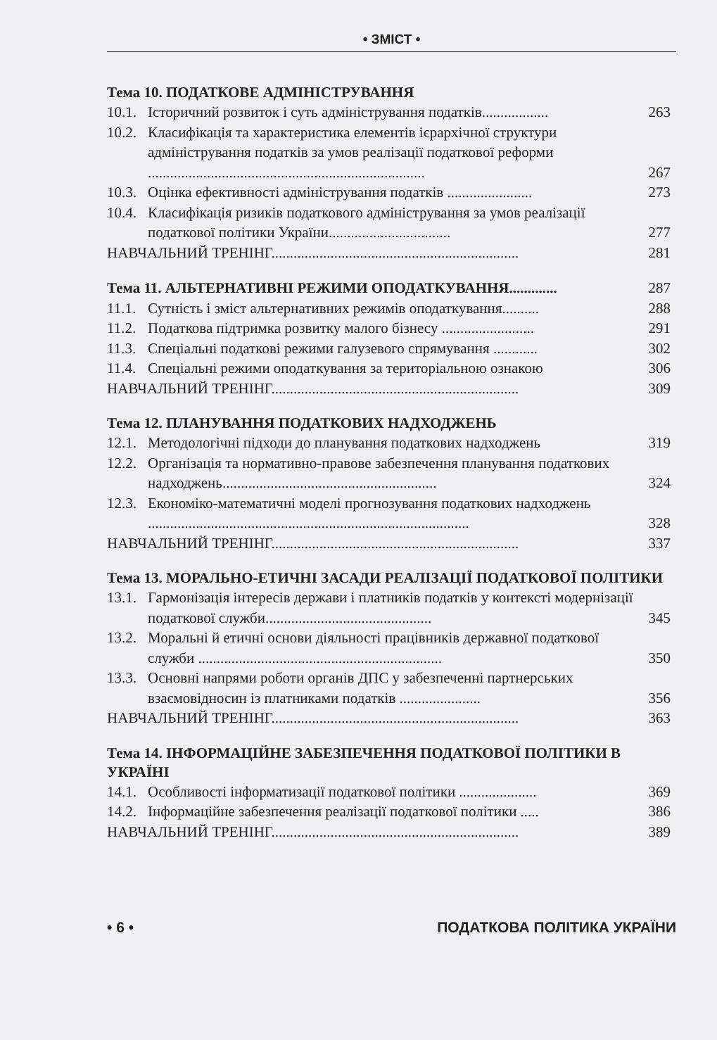• ЗМІСТ •
Тема 10. ПОДАТКОВЕ АДМІНІСТРУВАННЯ
10.1. Історичний розвиток і суть адміністрування податків.................. 263
10.2. Класифікація та характеристика елементів ієрархічної структури адміністрування податків за умов реалізації податкової реформи ........................................................................... 267
10.3. Оцінка ефективності адміністрування податків ....................... 273
10.4. Класифікація ризиків податкового адміністрування за умов реалізації податкової політики України................................. 277
НАВЧАЛЬНИЙ ТРЕНІНГ................................................................... 281
Тема 11. АЛЬТЕРНАТИВНІ РЕЖИМИ ОПОДАТКУВАННЯ............. 287
11.1. Сутність і зміст альтернативних режимів оподаткування.......... 288
11.2. Податкова підтримка розвитку малого бізнесу ......................... 291
11.3. Спеціальні податкові режими галузевого спрямування ............ 302
11.4. Спеціальні режими оподаткування за територіальною ознакою 306
НАВЧАЛЬНИЙ ТРЕНІНГ................................................................... 309
Тема 12. ПЛАНУВАННЯ ПОДАТКОВИХ НАДХОДЖЕНЬ
12.1. Методологічні підходи до планування податкових надходжень 319
12.2. Організація та нормативно-правове забезпечення планування податкових надходжень.......................................................... 324
12.3. Економіко-математичні моделі прогнозування податкових надходжень ....................................................................................... 328
НАВЧАЛЬНИЙ ТРЕНІНГ................................................................... 337
Тема 13. МОРАЛЬНО-ЕТИЧНІ ЗАСАДИ РЕАЛІЗАЦІЇ ПОДАТКОВОЇ ПОЛІТИКИ
13.1. Гармонізація інтересів держави і платників податків у контексті модернізації податкової служби............................................. 345
13.2. Моральні й етичні основи діяльності працівників державної податкової служби .................................................................. 350
13.3. Основні напрями роботи органів ДПС у забезпеченні партнерських взаємовідносин із платниками податків ...................... 356
НАВЧАЛЬНИЙ ТРЕНІНГ................................................................... 363
Тема 14. ІНФОРМАЦІЙНЕ ЗАБЕЗПЕЧЕННЯ ПОДАТКОВОЇ ПОЛІТИКИ В УКРАЇНІ
14.1. Особливості інформатизації податкової політики ..................... 369
14.2. Інформаційне забезпечення реалізації податкової політики ..... 386
НАВЧАЛЬНИЙ ТРЕНІНГ................................................................... 389
• 6 • ПОДАТКОВА ПОЛІТИКА УКРАЇНИ